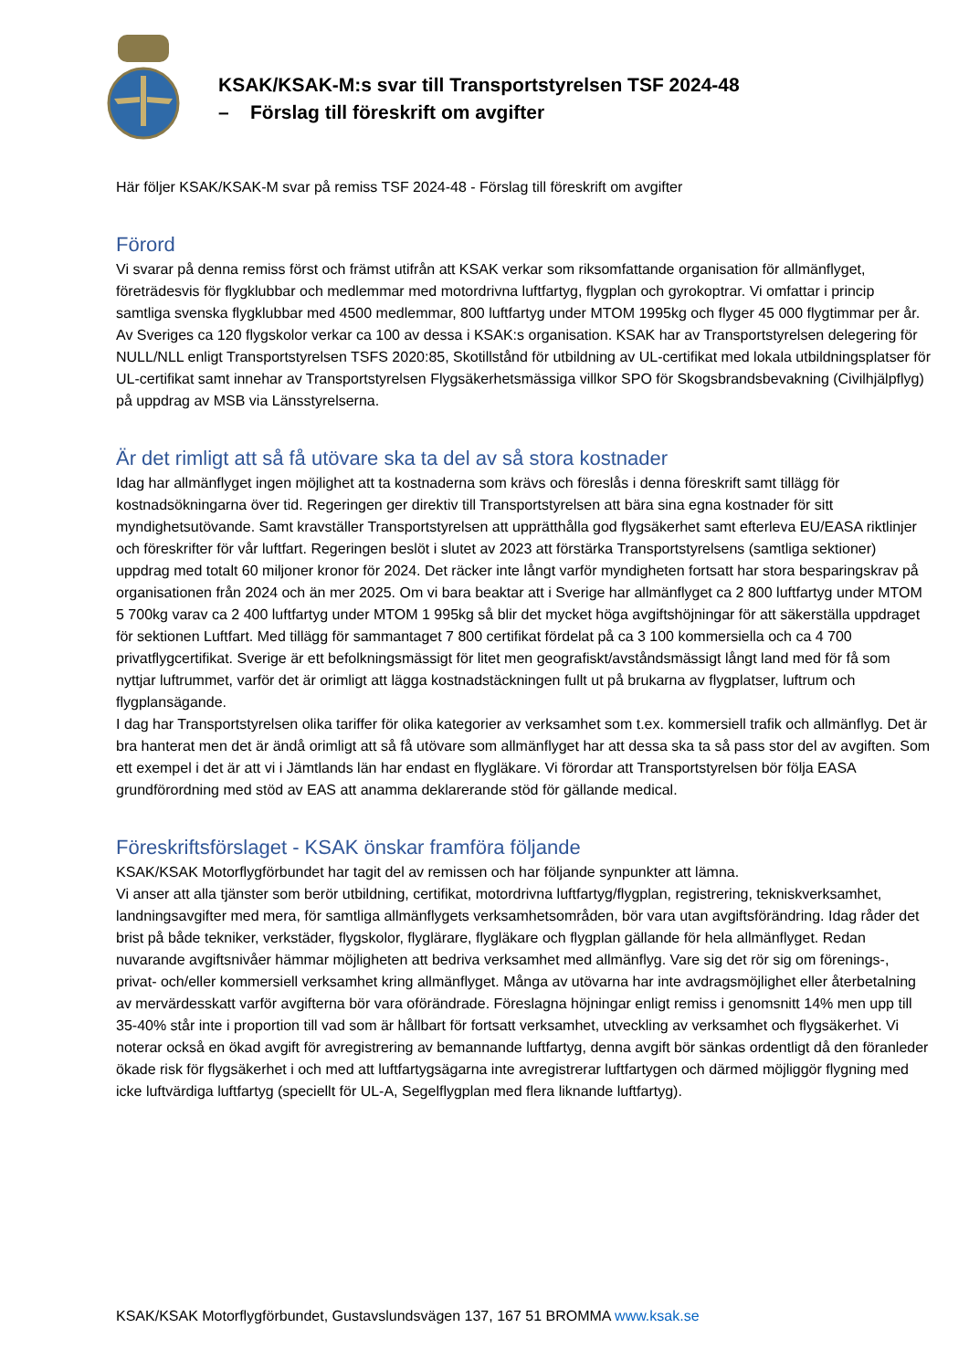KSAK/KSAK-M:s svar till Transportstyrelsen TSF 2024-48
– Förslag till föreskrift om avgifter
Här följer KSAK/KSAK-M svar på remiss TSF 2024-48 - Förslag till föreskrift om avgifter
Förord
Vi svarar på denna remiss först och främst utifrån att KSAK verkar som riksomfattande organisation för allmänflyget, företrädesvis för flygklubbar och medlemmar med motordrivna luftfartyg, flygplan och gyrokoptrar. Vi omfattar i princip samtliga svenska flygklubbar med 4500 medlemmar, 800 luftfartyg under MTOM 1995kg och flyger 45 000 flygtimmar per år. Av Sveriges ca 120 flygskolor verkar ca 100 av dessa i KSAK:s organisation. KSAK har av Transportstyrelsen delegering för NULL/NLL enligt Transportstyrelsen TSFS 2020:85, Skotillstånd för utbildning av UL-certifikat med lokala utbildningsplatser för UL-certifikat samt innehar av Transportstyrelsen Flygsäkerhetsmässiga villkor SPO för Skogsbrandsbevakning (Civilhjälpflyg) på uppdrag av MSB via Länsstyrelserna.
Är det rimligt att så få utövare ska ta del av så stora kostnader
Idag har allmänflyget ingen möjlighet att ta kostnaderna som krävs och föreslås i denna föreskrift samt tillägg för kostnadsökningarna över tid. Regeringen ger direktiv till Transportstyrelsen att bära sina egna kostnader för sitt myndighetsutövande. Samt kravställer Transportstyrelsen att upprätthålla god flygsäkerhet samt efterleva EU/EASA riktlinjer och föreskrifter för vår luftfart. Regeringen beslöt i slutet av 2023 att förstärka Transportstyrelsens (samtliga sektioner) uppdrag med totalt 60 miljoner kronor för 2024. Det räcker inte långt varför myndigheten fortsatt har stora besparingskrav på organisationen från 2024 och än mer 2025. Om vi bara beaktar att i Sverige har allmänflyget ca 2 800 luftfartyg under MTOM 5 700kg varav ca 2 400 luftfartyg under MTOM 1 995kg så blir det mycket höga avgiftshöjningar för att säkerställa uppdraget för sektionen Luftfart. Med tillägg för sammantaget 7 800 certifikat fördelat på ca 3 100 kommersiella och ca 4 700 privatflygcertifikat. Sverige är ett befolkningsmässigt för litet men geografiskt/avståndsmässigt långt land med för få som nyttjar luftrummet, varför det är orimligt att lägga kostnadstäckningen fullt ut på brukarna av flygplatser, luftrum och flygplansägande.
I dag har Transportstyrelsen olika tariffer för olika kategorier av verksamhet som t.ex. kommersiell trafik och allmänflyg. Det är bra hanterat men det är ändå orimligt att så få utövare som allmänflyget har att dessa ska ta så pass stor del av avgiften. Som ett exempel i det är att vi i Jämtlands län har endast en flygläkare. Vi förordar att Transportstyrelsen bör följa EASA grundförordning med stöd av EAS att anamma deklarerande stöd för gällande medical.
Föreskriftsförslaget - KSAK önskar framföra följande
KSAK/KSAK Motorflygförbundet har tagit del av remissen och har följande synpunkter att lämna.
Vi anser att alla tjänster som berör utbildning, certifikat, motordrivna luftfartyg/flygplan, registrering, tekniskverksamhet, landningsavgifter med mera, för samtliga allmänflygets verksamhetsområden, bör vara utan avgiftsförändring. Idag råder det brist på både tekniker, verkstäder, flygskolor, flyglärare, flygläkare och flygplan gällande för hela allmänflyget. Redan nuvarande avgiftsnivåer hämmar möjligheten att bedriva verksamhet med allmänflyg. Vare sig det rör sig om förenings-, privat- och/eller kommersiell verksamhet kring allmänflyget. Många av utövarna har inte avdragsmöjlighet eller återbetalning av mervärdesskatt varför avgifterna bör vara oförändrade. Föreslagna höjningar enligt remiss i genomsnitt 14% men upp till 35-40% står inte i proportion till vad som är hållbart för fortsatt verksamhet, utveckling av verksamhet och flygsäkerhet. Vi noterar också en ökad avgift för avregistrering av bemannande luftfartyg, denna avgift bör sänkas ordentligt då den föranleder ökade risk för flygsäkerhet i och med att luftfartygsägarna inte avregistrerar luftfartygen och därmed möjliggör flygning med icke luftvärdiga luftfartyg (speciellt för UL-A, Segelflygplan med flera liknande luftfartyg).
KSAK/KSAK Motorflygförbundet, Gustavslundsvägen 137, 167 51 BROMMA www.ksak.se